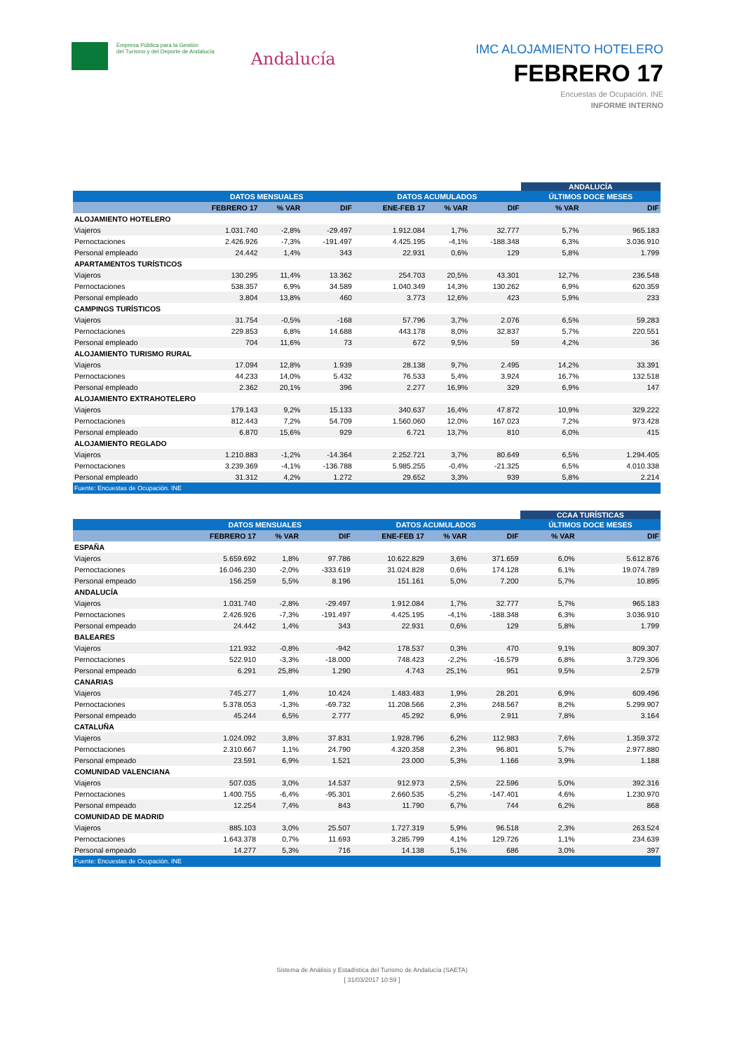Empresa Pública para la Gestión
del Turismo y del Deporte de Andalucía
Andalucía
IMC ALOJAMIENTO HOTELERO
FEBRERO 17
Encuestas de Ocupación. INE
INFORME INTERNO
| | | | | | | | ANDALUCÍA | |
| | DATOS MENSUALES | | | DATOS ACUMULADOS | | | ÚLTIMOS DOCE MESES | |
| | FEBRERO 17 | % VAR | DIF | ENE-FEB 17 | % VAR | DIF | % VAR | DIF |
| ALOJAMIENTO HOTELERO | | | | | | | | |
| Viajeros | 1.031.740 | -2,8% | -29.497 | 1.912.084 | 1,7% | 32.777 | 5,7% | 965.183 |
| Pernoctaciones | 2.426.926 | -7,3% | -191.497 | 4.425.195 | -4,1% | -188.348 | 6,3% | 3.036.910 |
| Personal empleado | 24.442 | 1,4% | 343 | 22.931 | 0,6% | 129 | 5,8% | 1.799 |
| APARTAMENTOS TURÍSTICOS | | | | | | | | |
| Viajeros | 130.295 | 11,4% | 13.362 | 254.703 | 20,5% | 43.301 | 12,7% | 236.548 |
| Pernoctaciones | 538.357 | 6,9% | 34.589 | 1.040.349 | 14,3% | 130.262 | 6,9% | 620.359 |
| Personal empleado | 3.804 | 13,8% | 460 | 3.773 | 12,6% | 423 | 5,9% | 233 |
| CAMPINGS TURÍSTICOS | | | | | | | | |
| Viajeros | 31.754 | -0,5% | -168 | 57.796 | 3,7% | 2.076 | 6,5% | 59.283 |
| Pernoctaciones | 229.853 | 6,8% | 14.688 | 443.178 | 8,0% | 32.837 | 5,7% | 220.551 |
| Personal empleado | 704 | 11,6% | 73 | 672 | 9,5% | 59 | 4,2% | 36 |
| ALOJAMIENTO TURISMO RURAL | | | | | | | | |
| Viajeros | 17.094 | 12,8% | 1.939 | 28.138 | 9,7% | 2.495 | 14,2% | 33.391 |
| Pernoctaciones | 44.233 | 14,0% | 5.432 | 76.533 | 5,4% | 3.924 | 16,7% | 132.518 |
| Personal empleado | 2.362 | 20,1% | 396 | 2.277 | 16,9% | 329 | 6,9% | 147 |
| ALOJAMIENTO EXTRAHOTELERO | | | | | | | | |
| Viajeros | 179.143 | 9,2% | 15.133 | 340.637 | 16,4% | 47.872 | 10,9% | 329.222 |
| Pernoctaciones | 812.443 | 7,2% | 54.709 | 1.560.060 | 12,0% | 167.023 | 7,2% | 973.428 |
| Personal empleado | 6.870 | 15,6% | 929 | 6.721 | 13,7% | 810 | 6,0% | 415 |
| ALOJAMIENTO REGLADO | | | | | | | | |
| Viajeros | 1.210.883 | -1,2% | -14.364 | 2.252.721 | 3,7% | 80.649 | 6,5% | 1.294.405 |
| Pernoctaciones | 3.239.369 | -4,1% | -136.788 | 5.985.255 | -0,4% | -21.325 | 6,5% | 4.010.338 |
| Personal empleado | 31.312 | 4,2% | 1.272 | 29.652 | 3,3% | 939 | 5,8% | 2.214 |
| Fuente: Encuestas de Ocupación. INE | | | | | | | | |
| | | | | | | | CCAA TURÍSTICAS | |
| | DATOS MENSUALES | | | DATOS ACUMULADOS | | | ÚLTIMOS DOCE MESES | |
| | FEBRERO 17 | % VAR | DIF | ENE-FEB 17 | % VAR | DIF | % VAR | DIF |
| ESPAÑA | | | | | | | | |
| Viajeros | 5.659.692 | 1,8% | 97.786 | 10.622.829 | 3,6% | 371.659 | 6,0% | 5.612.876 |
| Pernoctaciones | 16.046.230 | -2,0% | -333.619 | 31.024.828 | 0,6% | 174.128 | 6,1% | 19.074.789 |
| Personal empeado | 156.259 | 5,5% | 8.196 | 151.161 | 5,0% | 7.200 | 5,7% | 10.895 |
| ANDALUCÍA | | | | | | | | |
| Viajeros | 1.031.740 | -2,8% | -29.497 | 1.912.084 | 1,7% | 32.777 | 5,7% | 965.183 |
| Pernoctaciones | 2.426.926 | -7,3% | -191.497 | 4.425.195 | -4,1% | -188.348 | 6,3% | 3.036.910 |
| Personal empeado | 24.442 | 1,4% | 343 | 22.931 | 0,6% | 129 | 5,8% | 1.799 |
| BALEARES | | | | | | | | |
| Viajeros | 121.932 | -0,8% | -942 | 178.537 | 0,3% | 470 | 9,1% | 809.307 |
| Pernoctaciones | 522.910 | -3,3% | -18.000 | 748.423 | -2,2% | -16.579 | 6,8% | 3.729.306 |
| Personal empeado | 6.291 | 25,8% | 1.290 | 4.743 | 25,1% | 951 | 9,5% | 2.579 |
| CANARIAS | | | | | | | | |
| Viajeros | 745.277 | 1,4% | 10.424 | 1.483.483 | 1,9% | 28.201 | 6,9% | 609.496 |
| Pernoctaciones | 5.378.053 | -1,3% | -69.732 | 11.208.566 | 2,3% | 248.567 | 8,2% | 5.299.907 |
| Personal empeado | 45.244 | 6,5% | 2.777 | 45.292 | 6,9% | 2.911 | 7,8% | 3.164 |
| CATALUÑA | | | | | | | | |
| Viajeros | 1.024.092 | 3,8% | 37.831 | 1.928.796 | 6,2% | 112.983 | 7,6% | 1.359.372 |
| Pernoctaciones | 2.310.667 | 1,1% | 24.790 | 4.320.358 | 2,3% | 96.801 | 5,7% | 2.977.880 |
| Personal empeado | 23.591 | 6,9% | 1.521 | 23.000 | 5,3% | 1.166 | 3,9% | 1.188 |
| COMUNIDAD VALENCIANA | | | | | | | | |
| Viajeros | 507.035 | 3,0% | 14.537 | 912.973 | 2,5% | 22.596 | 5,0% | 392.316 |
| Pernoctaciones | 1.400.755 | -6,4% | -95.301 | 2.660.535 | -5,2% | -147.401 | 4,6% | 1.230.970 |
| Personal empeado | 12.254 | 7,4% | 843 | 11.790 | 6,7% | 744 | 6,2% | 868 |
| COMUNIDAD DE MADRID | | | | | | | | |
| Viajeros | 885.103 | 3,0% | 25.507 | 1.727.319 | 5,9% | 96.518 | 2,3% | 263.524 |
| Pernoctaciones | 1.643.378 | 0,7% | 11.693 | 3.285.799 | 4,1% | 129.726 | 1,1% | 234.639 |
| Personal empeado | 14.277 | 5,3% | 716 | 14.138 | 5,1% | 686 | 3,0% | 397 |
| Fuente: Encuestas de Ocupación. INE | | | | | | | | |
Sistema de Análisis y Estadística del Turismo de Andalucía (SAETA)
[ 31/03/2017 10:59 ]